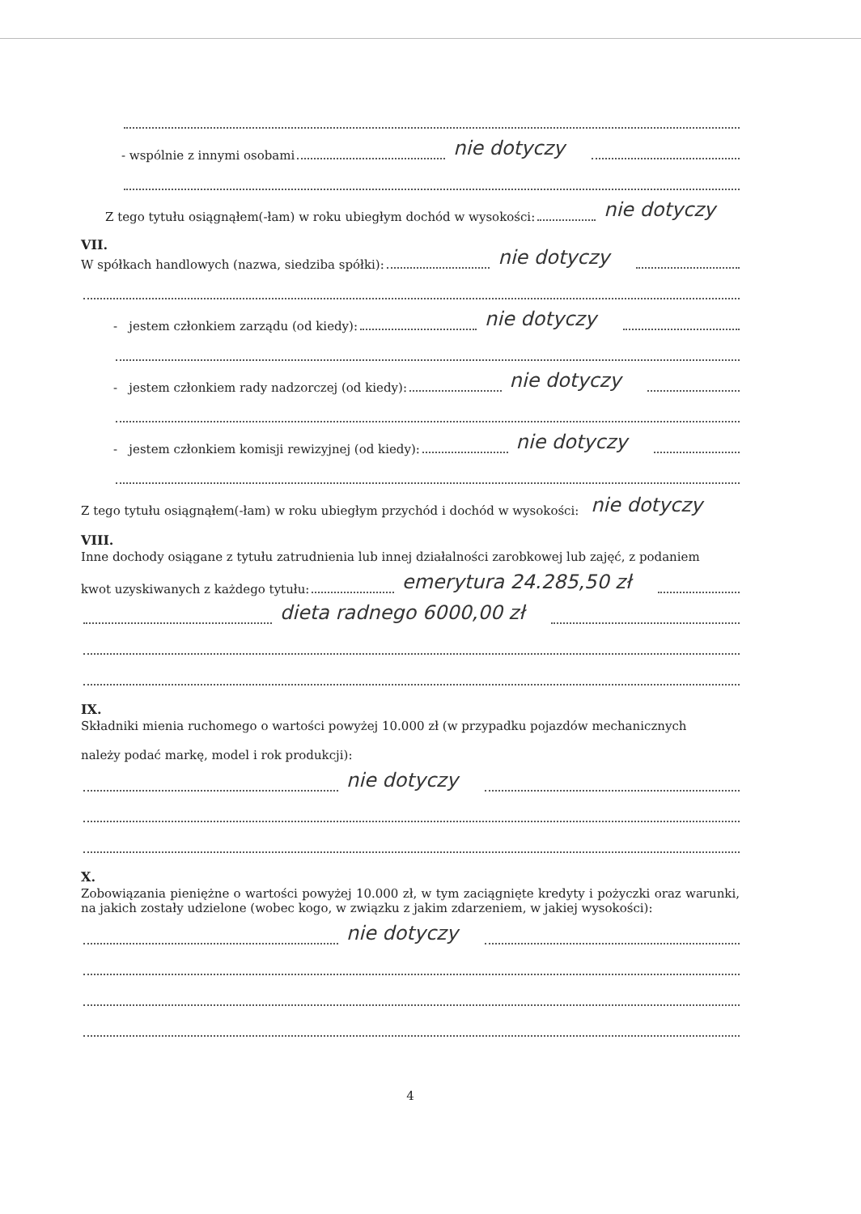- wspólnie z innymi osobami nie dotyczy
Z tego tytułu osiągnąłem(-łam) w roku ubiegłym dochód w wysokości: nie dotyczy
VII.
W spółkach handlowych (nazwa, siedziba spółki): nie dotyczy
- jestem członkiem zarządu (od kiedy): nie dotyczy
- jestem członkiem rady nadzorczej (od kiedy): nie dotyczy
- jestem członkiem komisji rewizyjnej (od kiedy): nie dotyczy
Z tego tytułu osiągnąłem(-łam) w roku ubiegłym przychód i dochód w wysokości: nie dotyczy
VIII.
Inne dochody osiągane z tytułu zatrudnienia lub innej działalności zarobkowej lub zajęć, z podaniem
kwot uzyskiwanych z każdego tytułu: emerytura 24.285,50 zł
dieta radnego 6000,00 zł
IX.
Składniki mienia ruchomego o wartości powyżej 10.000 zł (w przypadku pojazdów mechanicznych
należy podać markę, model i rok produkcji):
nie dotyczy
X.
Zobowiązania pieniężne o wartości powyżej 10.000 zł, w tym zaciągnięte kredyty i pożyczki oraz warunki, na jakich zostały udzielone (wobec kogo, w związku z jakim zdarzeniem, w jakiej wysokości):
nie dotyczy
4